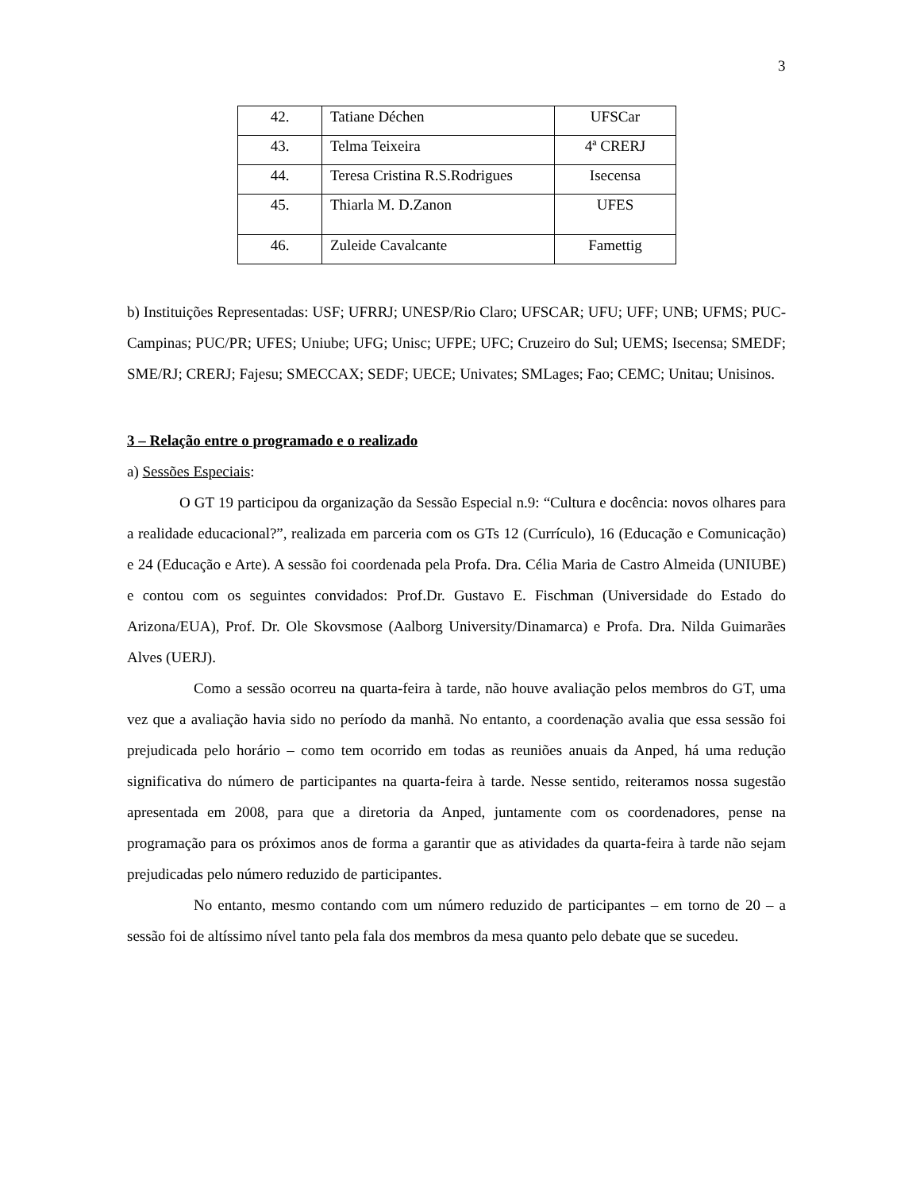3
| 42. | Tatiane Déchen | UFSCar |
| 43. | Telma Teixeira | 4ª CRERJ |
| 44. | Teresa Cristina R.S.Rodrigues | Isecensa |
| 45. | Thiarla M. D.Zanon | UFES |
| 46. | Zuleide Cavalcante | Famettig |
b) Instituições Representadas: USF; UFRRJ; UNESP/Rio Claro; UFSCAR; UFU; UFF; UNB; UFMS; PUC-Campinas; PUC/PR; UFES; Uniube; UFG; Unisc; UFPE; UFC; Cruzeiro do Sul; UEMS; Isecensa; SMEDF; SME/RJ; CRERJ; Fajesu; SMECCAX; SEDF; UECE; Univates; SMLages; Fao; CEMC; Unitau; Unisinos.
3 – Relação entre o programado e o realizado
a) Sessões Especiais:
O GT 19 participou da organização da Sessão Especial n.9: “Cultura e docência: novos olhares para a realidade educacional?”, realizada em parceria com os GTs 12 (Currículo), 16 (Educação e Comunicação) e 24 (Educação e Arte). A sessão foi coordenada pela Profa. Dra. Célia Maria de Castro Almeida (UNIUBE) e contou com os seguintes convidados: Prof.Dr. Gustavo E. Fischman (Universidade do Estado do Arizona/EUA), Prof. Dr. Ole Skovsmose (Aalborg University/Dinamarca) e Profa. Dra. Nilda Guimarães Alves (UERJ).
Como a sessão ocorreu na quarta-feira à tarde, não houve avaliação pelos membros do GT, uma vez que a avaliação havia sido no período da manhã. No entanto, a coordenação avalia que essa sessão foi prejudicada pelo horário – como tem ocorrido em todas as reuniões anuais da Anped, há uma redução significativa do número de participantes na quarta-feira à tarde. Nesse sentido, reiteramos nossa sugestão apresentada em 2008, para que a diretoria da Anped, juntamente com os coordenadores, pense na programação para os próximos anos de forma a garantir que as atividades da quarta-feira à tarde não sejam prejudicadas pelo número reduzido de participantes.
No entanto, mesmo contando com um número reduzido de participantes – em torno de 20 – a sessão foi de altíssimo nível tanto pela fala dos membros da mesa quanto pelo debate que se sucedeu.